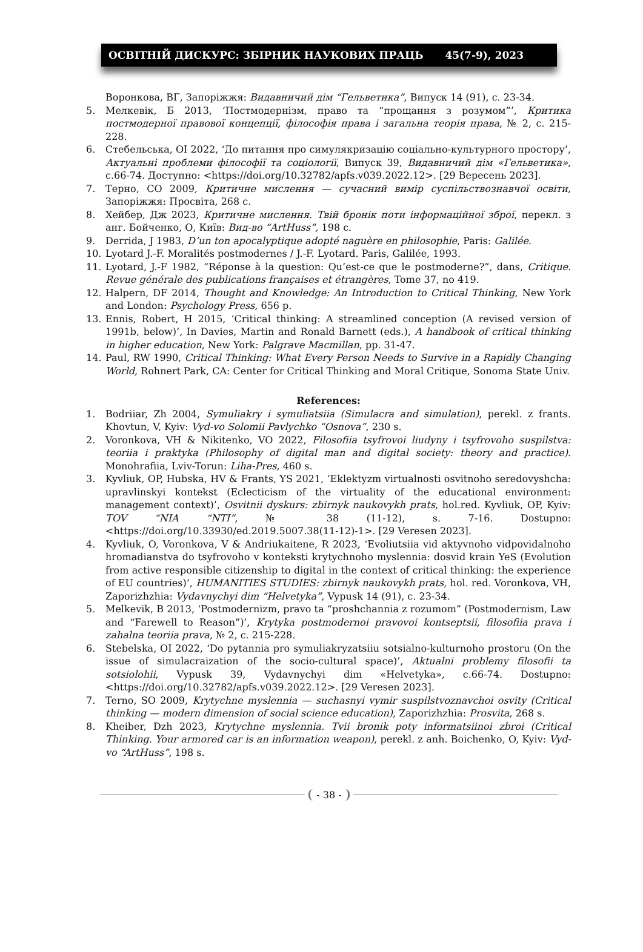ОСВІТНІЙ ДИСКУРС: ЗБІРНИК НАУКОВИХ ПРАЦЬ 45(7-9), 2023
Воронкова, ВГ, Запоріжжя: Видавничий дім “Гельветика”, Випуск 14 (91), с. 23-34.
5. Мелкевік, Б 2013, ‘Постмодернізм, право та “прощання з розумом”’, Критика постмодерної правової концепції, філософія права і загальна теорія права, № 2, с. 215-228.
6. Стебельська, ОІ 2022, ‘До питання про симулякризацію соціально-культурного простору’, Актуальні проблеми філософії та соціології, Випуск 39, Видавничий дім «Гельветика», с.66-74. Доступно: <https://doi.org/10.32782/apfs.v039.2022.12>. [29 Вересень 2023].
7. Терно, СО 2009, Критичне мислення — сучасний вимір суспільствознавчої освіти, Запоріжжя: Просвіта, 268 с.
8. Хейбер, Дж 2023, Критичне мислення. Твій бронік поти інформаційної зброї, перекл. з анг. Бойченко, О, Київ: Вид-во “ArtHuss”, 198 с.
9. Derrida, J 1983, D’un ton apocalyptique adopté naguère en philosophie, Paris: Galilée.
10. Lyotard J.-F. Moralités postmodernes / J.-F. Lyotard. Paris, Galilée, 1993.
11. Lyotard, J.-F 1982, “Réponse à la question: Qu’est-ce que le postmoderne?”, dans, Critique. Revue générale des publications françaises et étrangères, Tome 37, no 419.
12. Halpern, DF 2014, Thought and Knowledge: An Introduction to Critical Thinking, New York and London: Psychology Press, 656 p.
13. Ennis, Robert, H 2015, ‘Critical thinking: A streamlined conception (A revised version of 1991b, below)’, In Davies, Martin and Ronald Barnett (eds.), A handbook of critical thinking in higher education, New York: Palgrave Macmillan, pp. 31-47.
14. Paul, RW 1990, Critical Thinking: What Every Person Needs to Survive in a Rapidly Changing World, Rohnert Park, CA: Center for Critical Thinking and Moral Critique, Sonoma State Univ.
References:
1. Bodriiar, Zh 2004, Symuliakry i symuliatsiia (Simulacra and simulation), perekl. z frants. Khovtun, V, Kyiv: Vyd-vo Solomii Pavlychko “Osnova”, 230 s.
2. Voronkova, VH & Nikitenko, VO 2022, Filosofiia tsyfrovoi liudyny i tsyfrovoho suspilstva: teoriia i praktyka (Philosophy of digital man and digital society: theory and practice). Monohrafiia, Lviv-Torun: Liha-Pres, 460 s.
3. Kyvliuk, OP, Hubska, HV & Frants, YS 2021, ‘Eklektyzm virtualnosti osvitnoho seredovyshcha: upravlinskyi kontekst (Eclecticism of the virtuality of the educational environment: management context)’, Osvitnii dyskurs: zbirnyk naukovykh prats, hol.red. Kyvliuk, OP, Kyiv: TOV “NIA “NTI”, № 38 (11-12), s. 7-16. Dostupno: <https://doi.org/10.33930/ed.2019.5007.38(11-12)-1>. [29 Veresen 2023].
4. Kyvliuk, O, Voronkova, V & Andriukaitene, R 2023, ‘Evoliutsiia vid aktyvnoho vidpovidalnoho hromadianstva do tsyfrovoho v konteksti krytychnoho myslennia: dosvid krain YeS (Evolution from active responsible citizenship to digital in the context of critical thinking: the experience of EU countries)’, HUMANITIES STUDIES: zbirnyk naukovykh prats, hol. red. Voronkova, VH, Zaporizhzhia: Vydavnychyi dim “Helvetyka”, Vypusk 14 (91), c. 23-34.
5. Melkevik, B 2013, ‘Postmodernizm, pravo ta “proshchannia z rozumom” (Postmodernism, Law and “Farewell to Reason”)’, Krytyka postmodernoi pravovoi kontseptsii, filosofiia prava i zahalna teoriia prava, № 2, c. 215-228.
6. Stebelska, OI 2022, ‘Do pytannia pro symuliakryzatsiiu sotsialno-kulturnoho prostoru (On the issue of simulacraization of the socio-cultural space)’, Aktualni problemy filosofii ta sotsiolohii, Vypusk 39, Vydavnychyi dim «Helvetyka», c.66-74. Dostupno: <https://doi.org/10.32782/apfs.v039.2022.12>. [29 Veresen 2023].
7. Terno, SO 2009, Krytychne myslennia — suchasnyi vymir suspilstvoznavchoi osvity (Critical thinking — modern dimension of social science education), Zaporizhzhia: Prosvita, 268 s.
8. Kheiber, Dzh 2023, Krytychne myslennia. Tvii bronik poty informatsiinoi zbroi (Critical Thinking. Your armored car is an information weapon), perekl. z anh. Boichenko, O, Kyiv: Vyd-vo “ArtHuss”, 198 s.
- 38 -